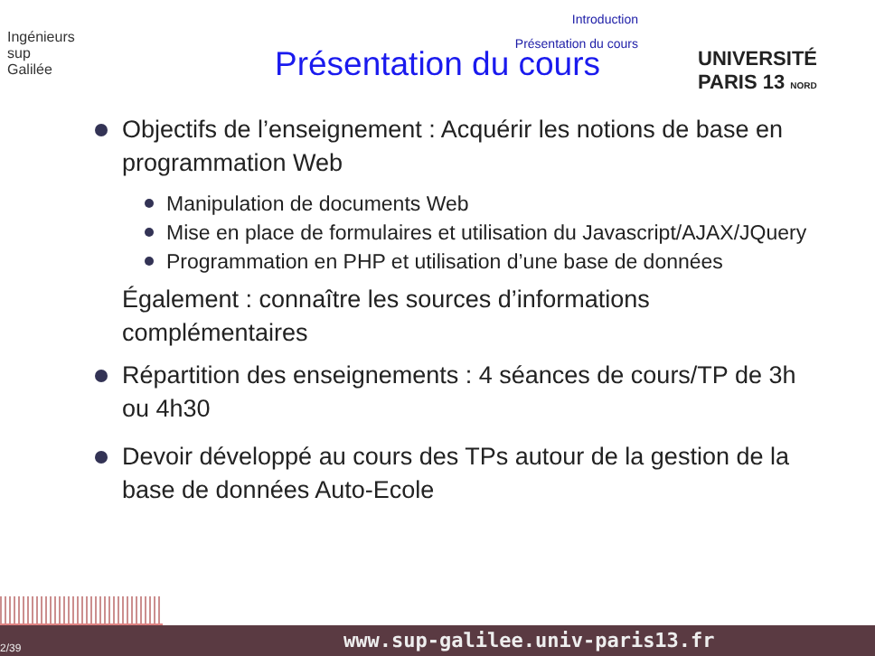Introduction
Présentation du cours
Ingénieurs
sup
Galilée
UNIVERSITÉ PARIS 13 NORD
Présentation du cours
Objectifs de l’enseignement : Acquérir les notions de base en programmation Web
Manipulation de documents Web
Mise en place de formulaires et utilisation du Javascript/AJAX/JQuery
Programmation en PHP et utilisation d’une base de données
Également : connaître les sources d’informations complémentaires
Répartition des enseignements : 4 séances de cours/TP de 3h ou 4h30
Devoir développé au cours des TPs autour de la gestion de la base de données Auto-Ecole
2/39 www.sup-galilee.univ-paris13.fr